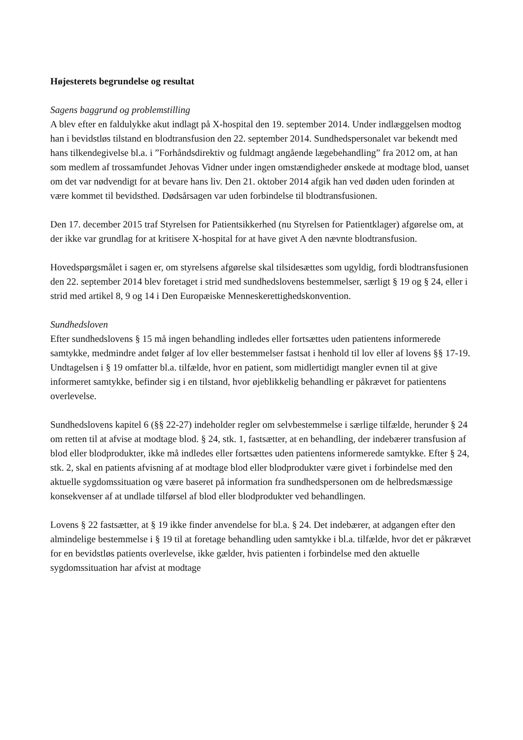Højesterets begrundelse og resultat
Sagens baggrund og problemstilling
A blev efter en faldulykke akut indlagt på X-hospital den 19. september 2014. Under indlæggelsen modtog han i bevidstløs tilstand en blodtransfusion den 22. september 2014. Sundhedspersonalet var bekendt med hans tilkendegivelse bl.a. i ”Forhåndsdirektiv og fuldmagt angående lægebehandling” fra 2012 om, at han som medlem af trossamfundet Jehovas Vidner under ingen omstændigheder ønskede at modtage blod, uanset om det var nødvendigt for at bevare hans liv. Den 21. oktober 2014 afgik han ved døden uden forinden at være kommet til bevidsthed. Dødsårsagen var uden forbindelse til blodtransfusionen.
Den 17. december 2015 traf Styrelsen for Patientsikkerhed (nu Styrelsen for Patientklager) afgørelse om, at der ikke var grundlag for at kritisere X-hospital for at have givet A den nævnte blodtransfusion.
Hovedspørgsmålet i sagen er, om styrelsens afgørelse skal tilsidesættes som ugyldig, fordi blodtransfusionen den 22. september 2014 blev foretaget i strid med sundhedslovens bestemmelser, særligt § 19 og § 24, eller i strid med artikel 8, 9 og 14 i Den Europæiske Menneskerettighedskonvention.
Sundhedsloven
Efter sundhedslovens § 15 må ingen behandling indledes eller fortsættes uden patientens informerede samtykke, medmindre andet følger af lov eller bestemmelser fastsat i henhold til lov eller af lovens §§ 17-19. Undtagelsen i § 19 omfatter bl.a. tilfælde, hvor en patient, som midlertidigt mangler evnen til at give informeret samtykke, befinder sig i en tilstand, hvor øjeblikkelig behandling er påkrævet for patientens overlevelse.
Sundhedslovens kapitel 6 (§§ 22-27) indeholder regler om selvbestemmelse i særlige tilfælde, herunder § 24 om retten til at afvise at modtage blod. § 24, stk. 1, fastsætter, at en behandling, der indebærer transfusion af blod eller blodprodukter, ikke må indledes eller fortsættes uden patientens informerede samtykke. Efter § 24, stk. 2, skal en patients afvisning af at modtage blod eller blodprodukter være givet i forbindelse med den aktuelle sygdomssituation og være baseret på information fra sundhedspersonen om de helbredsmæssige konsekvenser af at undlade tilførsel af blod eller blodprodukter ved behandlingen.
Lovens § 22 fastsætter, at § 19 ikke finder anvendelse for bl.a. § 24. Det indebærer, at adgangen efter den almindelige bestemmelse i § 19 til at foretage behandling uden samtykke i bl.a. tilfælde, hvor det er påkrævet for en bevidstløs patients overlevelse, ikke gælder, hvis patienten i forbindelse med den aktuelle sygdomssituation har afvist at modtage